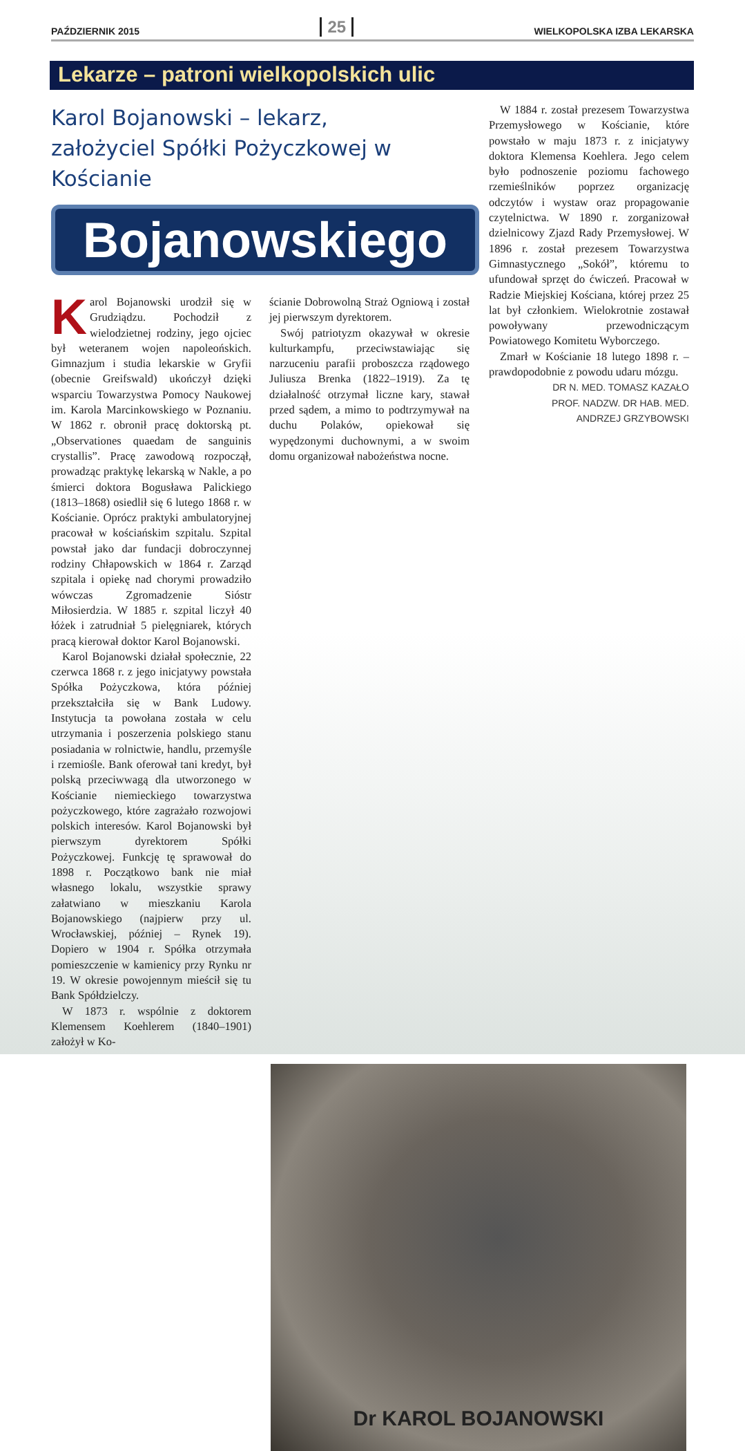PAŹDZIERNIK 2015 25 WIELKOPOLSKA IZBA LEKARSKA
Lekarze – patroni wielkopolskich ulic
Karol Bojanowski – lekarz,
założyciel Spółki Pożyczkowej w Kościanie
Bojanowskiego
Karol Bojanowski urodził się w Grudziądzu. Pochodził z wielodzietnej rodziny, jego ojciec był weteranem wojen napoleońskich. Gimnazjum i studia lekarskie w Gryfii (obecnie Greifswald) ukończył dzięki wsparciu Towarzystwa Pomocy Naukowej im. Karola Marcinkowskiego w Poznaniu. W 1862 r. obronił pracę doktorską pt. „Observationes quaedam de sanguinis crystallis”. Pracę zawodową rozpoczął, prowadząc praktykę lekarską w Nakle, a po śmierci doktora Bogusława Palickiego (1813–1868) osiedlił się 6 lutego 1868 r. w Kościanie. Oprócz praktyki ambulatoryjnej pracował w kościańskim szpitalu. Szpital powstał jako dar fundacji dobroczynnej rodziny Chłapowskich w 1864 r. Zarząd szpitala i opiekę nad chorymi prowadziło wówczas Zgromadzenie Sióstr Miłosierdzia. W 1885 r. szpital liczył 40 łóżek i zatrudniał 5 pielęgniarek, których pracą kierował doktor Karol Bojanowski.
Karol Bojanowski działał społecznie, 22 czerwca 1868 r. z jego inicjatywy powstała Spółka Pożyczkowa, która później przekształciła się w Bank Ludowy. Instytucja ta powołana została w celu utrzymania i poszerzenia polskiego stanu posiadania w rolnictwie, handlu, przemyśle i rzemiośle. Bank oferował tani kredyt, był polską przeciwwagą dla utworzonego w Kościanie niemieckiego towarzystwa pożyczkowego, które zagrażało rozwojowi polskich interesów. Karol Bojanowski był pierwszym dyrektorem Spółki Pożyczkowej. Funkcję tę sprawował do 1898 r. Początkowo bank nie miał własnego lokalu, wszystkie sprawy załatwiano w mieszkaniu Karola Bojanowskiego (najpierw przy ul. Wrocławskiej, później – Rynek 19). Dopiero w 1904 r. Spółka otrzymała pomieszczenie w kamienicy przy Rynku nr 19. W okresie powojennym mieścił się tu Bank Spółdzielczy.
W 1873 r. wspólnie z doktorem Klemensem Koehlerem (1840–1901) założył w Ko-
ścianie Dobrowolną Straż Ogniową i został jej pierwszym dyrektorem.
Swój patriotyzm okazywał w okresie kulturkampfu, przeciwstawiając się narzuceniu parafii proboszcza rządowego Juliusza Brenka (1822–1919). Za tę działalność otrzymał liczne kary, stawał przed sądem, a mimo to podtrzymywał na duchu Polaków, opiekował się wypędzonymi duchownymi, a w swoim domu organizował nabożeństwa nocne.
W 1884 r. został prezesem Towarzystwa Przemysłowego w Kościanie, które powstało w maju 1873 r. z inicjatywy doktora Klemensa Koehlera. Jego celem było podnoszenie poziomu fachowego rzemieślników poprzez organizację odczytów i wystaw oraz propagowanie czytelnictwa. W 1890 r. zorganizował dzielnicowy Zjazd Rady Przemysłowej. W 1896 r. został prezesem Towarzystwa Gimnastycznego „Sokół”, któremu to ufundował sprzęt do ćwiczeń. Pracował w Radzie Miejskiej Kościana, której przez 25 lat był członkiem. Wielokrotnie zostawał powoływany przewodniczącym Powiatowego Komitetu Wyborczego.
Zmarł w Kościanie 18 lutego 1898 r. – prawdopodobnie z powodu udaru mózgu.
DR N. MED. TOMASZ KAZAŁO
PROF. NADZW. DR HAB. MED.
ANDRZEJ GRZYBOWSKI
Dr KAROL BOJANOWSKI